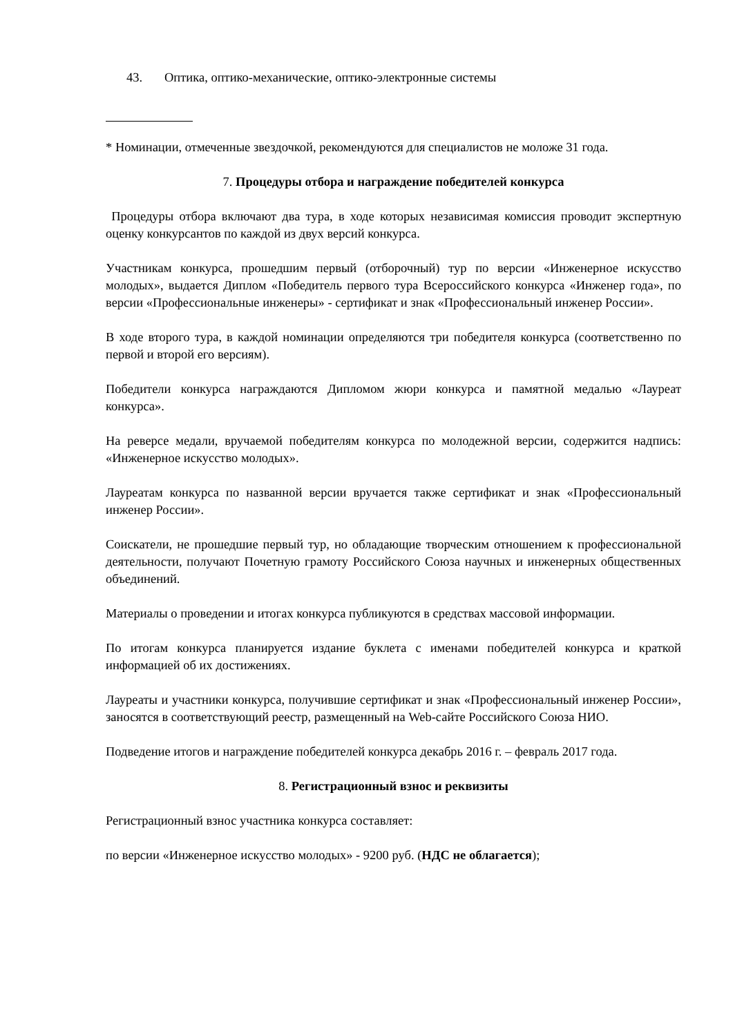43. Оптика, оптико-механические, оптико-электронные системы
* Номинации, отмеченные звездочкой, рекомендуются для специалистов не моложе 31 года.
7. Процедуры отбора и награждение победителей конкурса
Процедуры отбора включают два тура, в ходе которых независимая комиссия проводит экспертную оценку конкурсантов по каждой из двух версий конкурса.
Участникам конкурса, прошедшим первый (отборочный) тур по версии «Инженерное искусство молодых», выдается Диплом «Победитель первого тура Всероссийского конкурса «Инженер года», по версии «Профессиональные инженеры» - сертификат и знак «Профессиональный инженер России».
В ходе второго тура, в каждой номинации определяются три победителя конкурса (соответственно по первой и второй его версиям).
Победители конкурса награждаются Дипломом жюри конкурса и памятной медалью «Лауреат конкурса».
На реверсе медали, вручаемой победителям конкурса по молодежной версии, содержится надпись: «Инженерное искусство молодых».
Лауреатам конкурса по названной версии вручается также сертификат и знак «Профессиональный инженер России».
Соискатели, не прошедшие первый тур, но обладающие творческим отношением к профессиональной деятельности, получают Почетную грамоту Российского Союза научных и инженерных общественных объединений.
Материалы о проведении и итогах конкурса публикуются в средствах массовой информации.
По итогам конкурса планируется издание буклета с именами победителей конкурса и краткой информацией об их достижениях.
Лауреаты и участники конкурса, получившие сертификат и знак «Профессиональный инженер России», заносятся в соответствующий реестр, размещенный на Web-сайте Российского Союза НИО.
Подведение итогов и награждение победителей конкурса декабрь 2016 г. – февраль 2017 года.
8. Регистрационный взнос и реквизиты
Регистрационный взнос участника конкурса составляет:
по версии «Инженерное искусство молодых» - 9200 руб. (НДС не облагается);